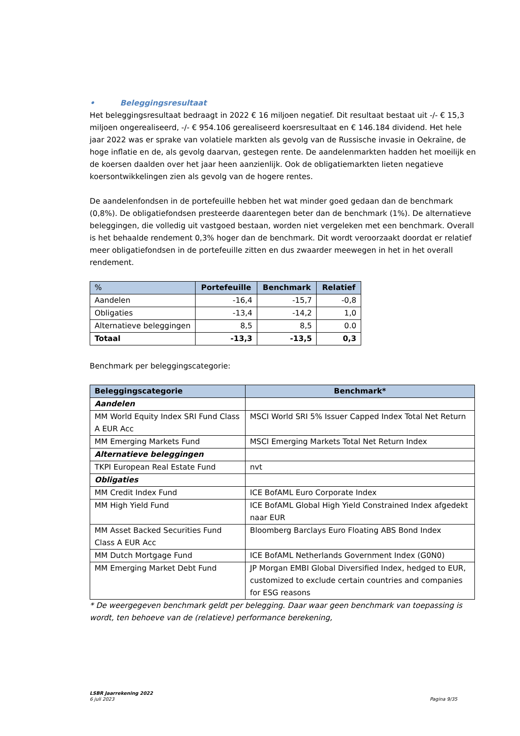• Beleggingsresultaat
Het beleggingsresultaat bedraagt in 2022 € 16 miljoen negatief. Dit resultaat bestaat uit -/- € 15,3 miljoen ongerealiseerd, -/- € 954.106 gerealiseerd koersresultaat en € 146.184 dividend. Het hele jaar 2022 was er sprake van volatiele markten als gevolg van de Russische invasie in Oekraïne, de hoge inflatie en de, als gevolg daarvan, gestegen rente. De aandelenmarkten hadden het moeilijk en de koersen daalden over het jaar heen aanzienlijk. Ook de obligatiemarkten lieten negatieve koersontwikkelingen zien als gevolg van de hogere rentes.
De aandelenfondsen in de portefeuille hebben het wat minder goed gedaan dan de benchmark (0,8%). De obligatiefondsen presteerde daarentegen beter dan de benchmark (1%). De alternatieve beleggingen, die volledig uit vastgoed bestaan, worden niet vergeleken met een benchmark. Overall is het behaalde rendement 0,3% hoger dan de benchmark. Dit wordt veroorzaakt doordat er relatief meer obligatiefondsen in de portefeuille zitten en dus zwaarder meewegen in het in het overall rendement.
| % | Portefeuille | Benchmark | Relatief |
| --- | --- | --- | --- |
| Aandelen | -16,4 | -15,7 | -0,8 |
| Obligaties | -13,4 | -14,2 | 1,0 |
| Alternatieve beleggingen | 8,5 | 8,5 | 0.0 |
| Totaal | -13,3 | -13,5 | 0,3 |
Benchmark per beleggingscategorie:
| Beleggingscategorie | Benchmark* |
| --- | --- |
| Aandelen | |
| MM World Equity Index SRI Fund Class A EUR Acc | MSCI World SRI 5% Issuer Capped Index Total Net Return |
| MM Emerging Markets Fund | MSCI Emerging Markets Total Net Return Index |
| Alternatieve beleggingen | |
| TKPI European Real Estate Fund | nvt |
| Obligaties | |
| MM Credit Index Fund | ICE BofAML Euro Corporate Index |
| MM High Yield Fund | ICE BofAML Global High Yield Constrained Index afgedekt naar EUR |
| MM Asset Backed Securities Fund Class A EUR Acc | Bloomberg Barclays Euro Floating ABS Bond Index |
| MM Dutch Mortgage Fund | ICE BofAML Netherlands Government Index (G0N0) |
| MM Emerging Market Debt Fund | JP Morgan EMBI Global Diversified Index, hedged to EUR, customized to exclude certain countries and companies for ESG reasons |
* De weergegeven benchmark geldt per belegging. Daar waar geen benchmark van toepassing is wordt, ten behoeve van de (relatieve) performance berekening,
LSBR Jaarrekening 2022
6 juli 2023 Pagina 9/35